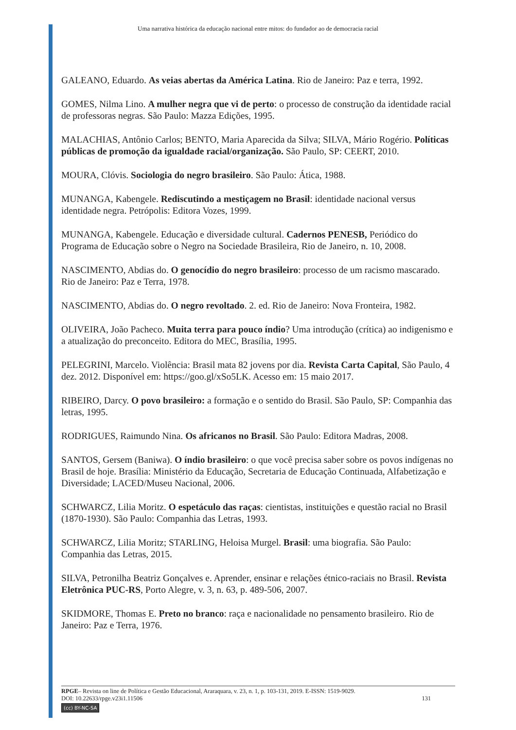Uma narrativa histórica da educação nacional entre mitos: do fundador ao de democracia racial
GALEANO, Eduardo. As veias abertas da América Latina. Rio de Janeiro: Paz e terra, 1992.
GOMES, Nilma Lino. A mulher negra que vi de perto: o processo de construção da identidade racial de professoras negras. São Paulo: Mazza Edições, 1995.
MALACHIAS, Antônio Carlos; BENTO, Maria Aparecida da Silva; SILVA, Mário Rogério. Políticas públicas de promoção da igualdade racial/organização. São Paulo, SP: CEERT, 2010.
MOURA, Clóvis. Sociologia do negro brasileiro. São Paulo: Ática, 1988.
MUNANGA, Kabengele. Rediscutindo a mestiçagem no Brasil: identidade nacional versus identidade negra. Petrópolis: Editora Vozes, 1999.
MUNANGA, Kabengele. Educação e diversidade cultural. Cadernos PENESB, Periódico do Programa de Educação sobre o Negro na Sociedade Brasileira, Rio de Janeiro, n. 10, 2008.
NASCIMENTO, Abdias do. O genocídio do negro brasileiro: processo de um racismo mascarado. Rio de Janeiro: Paz e Terra, 1978.
NASCIMENTO, Abdias do. O negro revoltado. 2. ed. Rio de Janeiro: Nova Fronteira, 1982.
OLIVEIRA, João Pacheco. Muita terra para pouco índio? Uma introdução (crítica) ao indigenismo e a atualização do preconceito. Editora do MEC, Brasília, 1995.
PELEGRINI, Marcelo. Violência: Brasil mata 82 jovens por dia. Revista Carta Capital, São Paulo, 4 dez. 2012. Disponível em: https://goo.gl/xSo5LK. Acesso em: 15 maio 2017.
RIBEIRO, Darcy. O povo brasileiro: a formação e o sentido do Brasil. São Paulo, SP: Companhia das letras, 1995.
RODRIGUES, Raimundo Nina. Os africanos no Brasil. São Paulo: Editora Madras, 2008.
SANTOS, Gersem (Baniwa). O índio brasileiro: o que você precisa saber sobre os povos indígenas no Brasil de hoje. Brasília: Ministério da Educação, Secretaria de Educação Continuada, Alfabetização e Diversidade; LACED/Museu Nacional, 2006.
SCHWARCZ, Lilia Moritz. O espetáculo das raças: cientistas, instituições e questão racial no Brasil (1870-1930). São Paulo: Companhia das Letras, 1993.
SCHWARCZ, Lilia Moritz; STARLING, Heloisa Murgel. Brasil: uma biografia. São Paulo: Companhia das Letras, 2015.
SILVA, Petronilha Beatriz Gonçalves e. Aprender, ensinar e relações étnico-raciais no Brasil. Revista Eletrônica PUC-RS, Porto Alegre, v. 3, n. 63, p. 489-506, 2007.
SKIDMORE, Thomas E. Preto no branco: raça e nacionalidade no pensamento brasileiro. Rio de Janeiro: Paz e Terra, 1976.
RPGE– Revista on line de Política e Gestão Educacional, Araraquara, v. 23, n. 1, p. 103-131, 2019. E-ISSN: 1519-9029.
DOI: 10.22633/rpge.v23i1.11506 131
(cc) BY-NC-SA